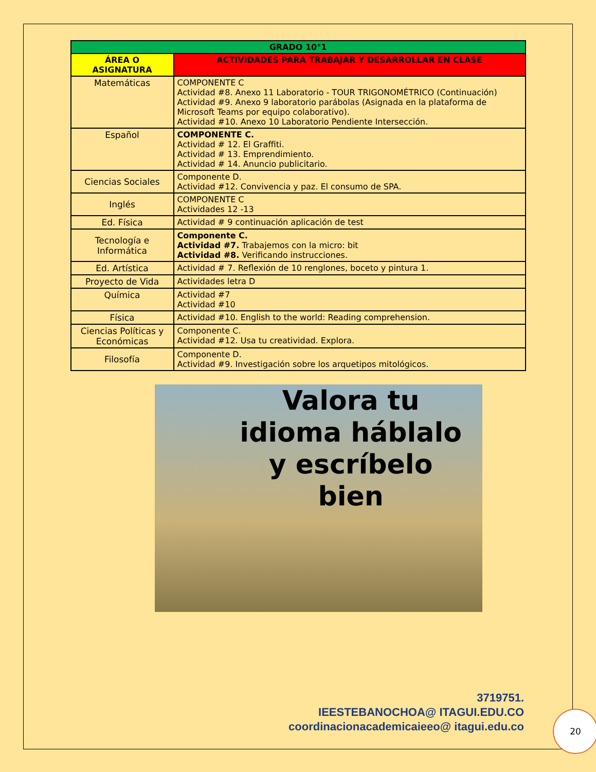| GRADO 10°1 | |
| --- | --- |
| ÁREA O ASIGNATURA | ACTIVIDADES PARA TRABAJAR Y DESARROLLAR EN CLASE |
| Matemáticas | COMPONENTE C Actividad #8. Anexo 11 Laboratorio - TOUR TRIGONOMÉTRICO (Continuación) Actividad #9. Anexo 9 laboratorio parábolas (Asignada en la plataforma de Microsoft Teams por equipo colaborativo). Actividad #10. Anexo 10 Laboratorio Pendiente Intersección. |
| Español | COMPONENTE C. Actividad # 12. El Graffiti. Actividad # 13. Emprendimiento. Actividad # 14. Anuncio publicitario. |
| Ciencias Sociales | Componente D. Actividad #12. Convivencia y paz. El consumo de SPA. |
| Inglés | COMPONENTE C Actividades 12 -13 |
| Ed. Física | Actividad # 9 continuación aplicación de test |
| Tecnología e Informática | Componente C. Actividad #7. Trabajemos con la micro: bit Actividad #8. Verificando instrucciones. |
| Ed. Artística | Actividad # 7. Reflexión de 10 renglones, boceto y pintura 1. |
| Proyecto de Vida | Actividades letra D |
| Química | Actividad #7 Actividad #10 |
| Física | Actividad #10. English to the world: Reading comprehension. |
| Ciencias Políticas y Económicas | Componente C. Actividad #12. Usa tu creatividad. Explora. |
| Filosofía | Componente D. Actividad #9. Investigación sobre los arquetipos mitológicos. |
Valora tu
idioma háblalo
y escríbelo
bien
3719751.
IEESTEBANOCHOA@ ITAGUI.EDU.CO
coordinacionacademicaieeo@ itagui.edu.co
20